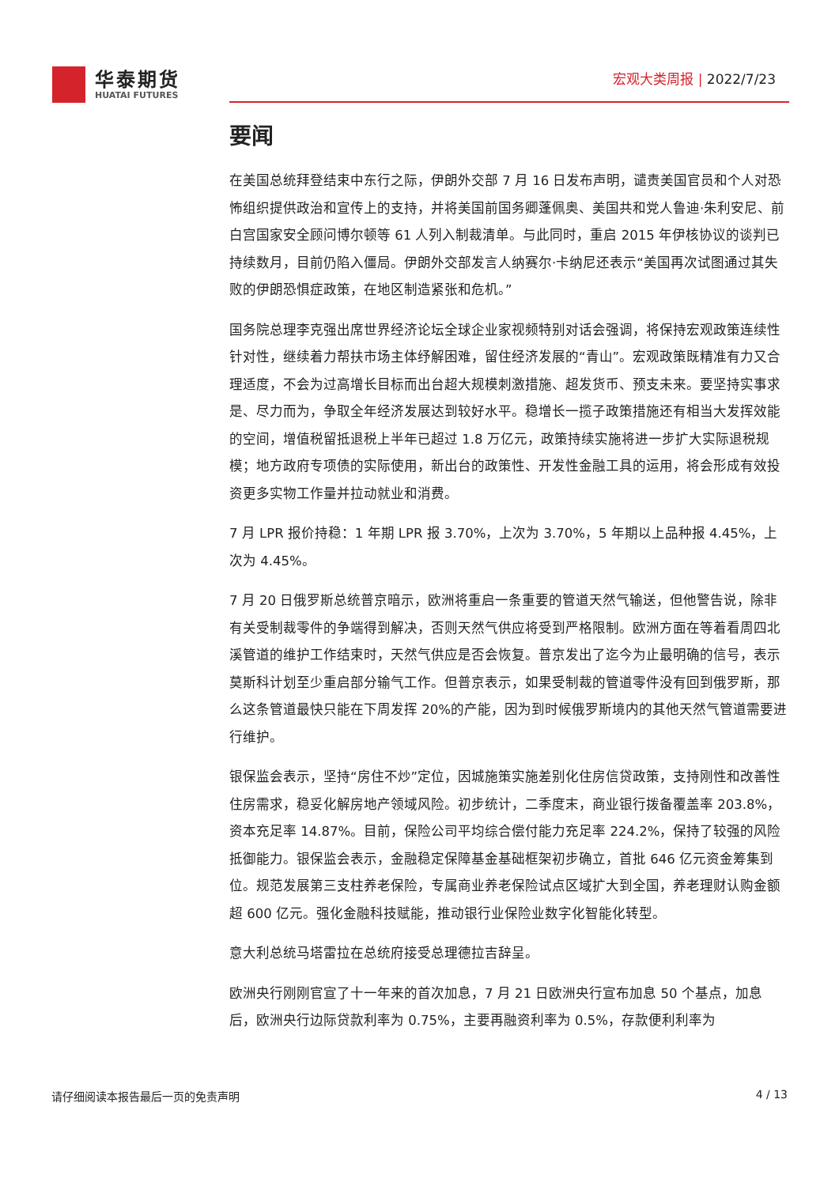华泰期货
HUATAI FUTURES
宏观大类周报 | 2022/7/23
要闻
在美国总统拜登结束中东行之际，伊朗外交部 7 月 16 日发布声明，谴责美国官员和个人对恐怖组织提供政治和宣传上的支持，并将美国前国务卿蓬佩奥、美国共和党人鲁迪·朱利安尼、前白宫国家安全顾问博尔顿等 61 人列入制裁清单。与此同时，重启 2015 年伊核协议的谈判已持续数月，目前仍陷入僵局。伊朗外交部发言人纳赛尔·卡纳尼还表示“美国再次试图通过其失败的伊朗恐惧症政策，在地区制造紧张和危机。”
国务院总理李克强出席世界经济论坛全球企业家视频特别对话会强调，将保持宏观政策连续性针对性，继续着力帮扶市场主体纾解困难，留住经济发展的“青山”。宏观政策既精准有力又合理适度，不会为过高增长目标而出台超大规模刺激措施、超发货币、预支未来。要坚持实事求是、尽力而为，争取全年经济发展达到较好水平。稳增长一揽子政策措施还有相当大发挥效能的空间，增值税留抵退税上半年已超过 1.8 万亿元，政策持续实施将进一步扩大实际退税规模；地方政府专项债的实际使用，新出台的政策性、开发性金融工具的运用，将会形成有效投资更多实物工作量并拉动就业和消费。
7 月 LPR 报价持稳：1 年期 LPR 报 3.70%，上次为 3.70%，5 年期以上品种报 4.45%，上次为 4.45%。
7 月 20 日俄罗斯总统普京暗示，欧洲将重启一条重要的管道天然气输送，但他警告说，除非有关受制裁零件的争端得到解决，否则天然气供应将受到严格限制。欧洲方面在等着看周四北溪管道的维护工作结束时，天然气供应是否会恢复。普京发出了迄今为止最明确的信号，表示莫斯科计划至少重启部分输气工作。但普京表示，如果受制裁的管道零件没有回到俄罗斯，那么这条管道最快只能在下周发挥 20%的产能，因为到时候俄罗斯境内的其他天然气管道需要进行维护。
银保监会表示，坚持“房住不炒”定位，因城施策实施差别化住房信贷政策，支持刚性和改善性住房需求，稳妥化解房地产领域风险。初步统计，二季度末，商业银行拨备覆盖率 203.8%，资本充足率 14.87%。目前，保险公司平均综合偿付能力充足率 224.2%，保持了较强的风险抵御能力。银保监会表示，金融稳定保障基金基础框架初步确立，首批 646 亿元资金筹集到位。规范发展第三支柱养老保险，专属商业养老保险试点区域扩大到全国，养老理财认购金额超 600 亿元。强化金融科技赋能，推动银行业保险业数字化智能化转型。
意大利总统马塔雷拉在总统府接受总理德拉吉辞呈。
欧洲央行刚刚官宣了十一年来的首次加息，7 月 21 日欧洲央行宣布加息 50 个基点，加息后，欧洲央行边际贷款利率为 0.75%，主要再融资利率为 0.5%，存款便利利率为
请仔细阅读本报告最后一页的免责声明 4 / 13